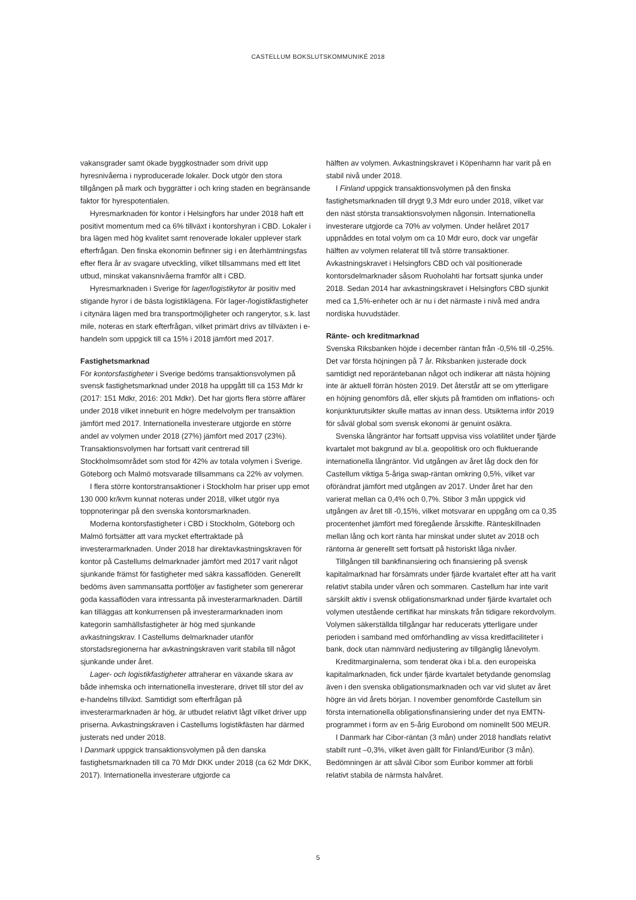CASTELLUM BOKSLUTSKOMMUNIKÉ 2018
vakansgrader samt ökade byggkostnader som drivit upp hyresnivåerna i nyproducerade lokaler. Dock utgör den stora tillgången på mark och byggrätter i och kring staden en begränsande faktor för hyrespotentialen.
Hyresmarknaden för kontor i Helsingfors har under 2018 haft ett positivt momentum med ca 6% tillväxt i kontorshyran i CBD. Lokaler i bra lägen med hög kvalitet samt renoverade lokaler upplever stark efterfrågan. Den finska ekonomin befinner sig i en återhämtningsfas efter flera år av svagare utveckling, vilket tillsammans med ett litet utbud, minskat vakansnivåerna framför allt i CBD.
Hyresmarknaden i Sverige för lager/logistikytor är positiv med stigande hyror i de bästa logistiklägena. För lager-/logistikfastigheter i citynära lägen med bra transportmöjligheter och rangerytor, s.k. last mile, noteras en stark efterfrågan, vilket primärt drivs av tillväxten i e-handeln som uppgick till ca 15% i 2018 jämfört med 2017.
Fastighetsmarknad
För kontorsfastigheter i Sverige bedöms transaktionsvolymen på svensk fastighetsmarknad under 2018 ha uppgått till ca 153 Mdr kr (2017: 151 Mdkr, 2016: 201 Mdkr). Det har gjorts flera större affärer under 2018 vilket inneburit en högre medelvolym per transaktion jämfört med 2017. Internationella investerare utgjorde en större andel av volymen under 2018 (27%) jämfört med 2017 (23%). Transaktionsvolymen har fortsatt varit centrerad till Stockholmsområdet som stod för 42% av totala volymen i Sverige. Göteborg och Malmö motsvarade tillsammans ca 22% av volymen.
I flera större kontorstransaktioner i Stockholm har priser upp emot 130 000 kr/kvm kunnat noteras under 2018, vilket utgör nya toppnoteringar på den svenska kontorsmarknaden.
Moderna kontorsfastigheter i CBD i Stockholm, Göteborg och Malmö fortsätter att vara mycket eftertraktade på investerarmarknaden. Under 2018 har direktavkastningskraven för kontor på Castellums delmarknader jämfört med 2017 varit något sjunkande främst för fastigheter med säkra kassaflöden. Generellt bedöms även sammansatta portföljer av fastigheter som genererar goda kassaflöden vara intressanta på investerarmarknaden. Därtill kan tilläggas att konkurrensen på investerarmarknaden inom kategorin samhällsfastigheter är hög med sjunkande avkastningskrav. I Castellums delmarknader utanför storstadsregionerna har avkastningskraven varit stabila till något sjunkande under året.
Lager- och logistikfastigheter attraherar en växande skara av både inhemska och internationella investerare, drivet till stor del av e-handelns tillväxt. Samtidigt som efterfrågan på investerarmarknaden är hög, är utbudet relativt lågt vilket driver upp priserna. Avkastningskraven i Castellums logistikfästen har därmed justerats ned under 2018.
I Danmark uppgick transaktionsvolymen på den danska fastighetsmarknaden till ca 70 Mdr DKK under 2018 (ca 62 Mdr DKK, 2017). Internationella investerare utgjorde ca
hälften av volymen. Avkastningskravet i Köpenhamn har varit på en stabil nivå under 2018.
I Finland uppgick transaktionsvolymen på den finska fastighetsmarknaden till drygt 9,3 Mdr euro under 2018, vilket var den näst största transaktionsvolymen någonsin. Internationella investerare utgjorde ca 70% av volymen. Under helåret 2017 uppnåddes en total volym om ca 10 Mdr euro, dock var ungefär hälften av volymen relaterat till två större transaktioner. Avkastningskravet i Helsingfors CBD och väl positionerade kontorsdelmarknader såsom Ruoholahti har fortsatt sjunka under 2018. Sedan 2014 har avkastningskravet i Helsingfors CBD sjunkit med ca 1,5%-enheter och är nu i det närmaste i nivå med andra nordiska huvudstäder.
Ränte- och kreditmarknad
Svenska Riksbanken höjde i december räntan från -0,5% till -0,25%. Det var första höjningen på 7 år. Riksbanken justerade dock samtidigt ned reporäntebanan något och indikerar att nästa höjning inte är aktuell förrän hösten 2019. Det återstår att se om ytterligare en höjning genomförs då, eller skjuts på framtiden om inflations- och konjunkturutsikter skulle mattas av innan dess. Utsikterna inför 2019 för såväl global som svensk ekonomi är genuint osäkra.
Svenska långräntor har fortsatt uppvisa viss volatilitet under fjärde kvartalet mot bakgrund av bl.a. geopolitisk oro och fluktuerande internationella långräntor. Vid utgången av året låg dock den för Castellum viktiga 5-åriga swap-räntan omkring 0,5%, vilket var oförändrat jämfört med utgången av 2017. Under året har den varierat mellan ca 0,4% och 0,7%. Stibor 3 mån uppgick vid utgången av året till -0,15%, vilket motsvarar en uppgång om ca 0,35 procentenhet jämfört med föregående årsskifte. Ränteskillnaden mellan lång och kort ränta har minskat under slutet av 2018 och räntorna är generellt sett fortsatt på historiskt låga nivåer.
Tillgången till bankfinansiering och finansiering på svensk kapitalmarknad har försämrats under fjärde kvartalet efter att ha varit relativt stabila under våren och sommaren. Castellum har inte varit särskilt aktiv i svensk obligationsmarknad under fjärde kvartalet och volymen utestående certifikat har minskats från tidigare rekordvolym. Volymen säkerställda tillgångar har reducerats ytterligare under perioden i samband med omförhandling av vissa kreditfaciliteter i bank, dock utan nämnvärd nedjustering av tillgänglig lånevolym.
Kreditmarginalerna, som tenderat öka i bl.a. den europeiska kapitalmarknaden, fick under fjärde kvartalet betydande genomslag även i den svenska obligationsmarknaden och var vid slutet av året högre än vid årets början. I november genomförde Castellum sin första internationella obligationsfinansiering under det nya EMTN-programmet i form av en 5-årig Eurobond om nominellt 500 MEUR.
I Danmark har Cibor-räntan (3 mån) under 2018 handlats relativt stabilt runt –0,3%, vilket även gällt för Finland/Euribor (3 mån). Bedömningen är att såväl Cibor som Euribor kommer att förbli relativt stabila de närmsta halvåret.
5